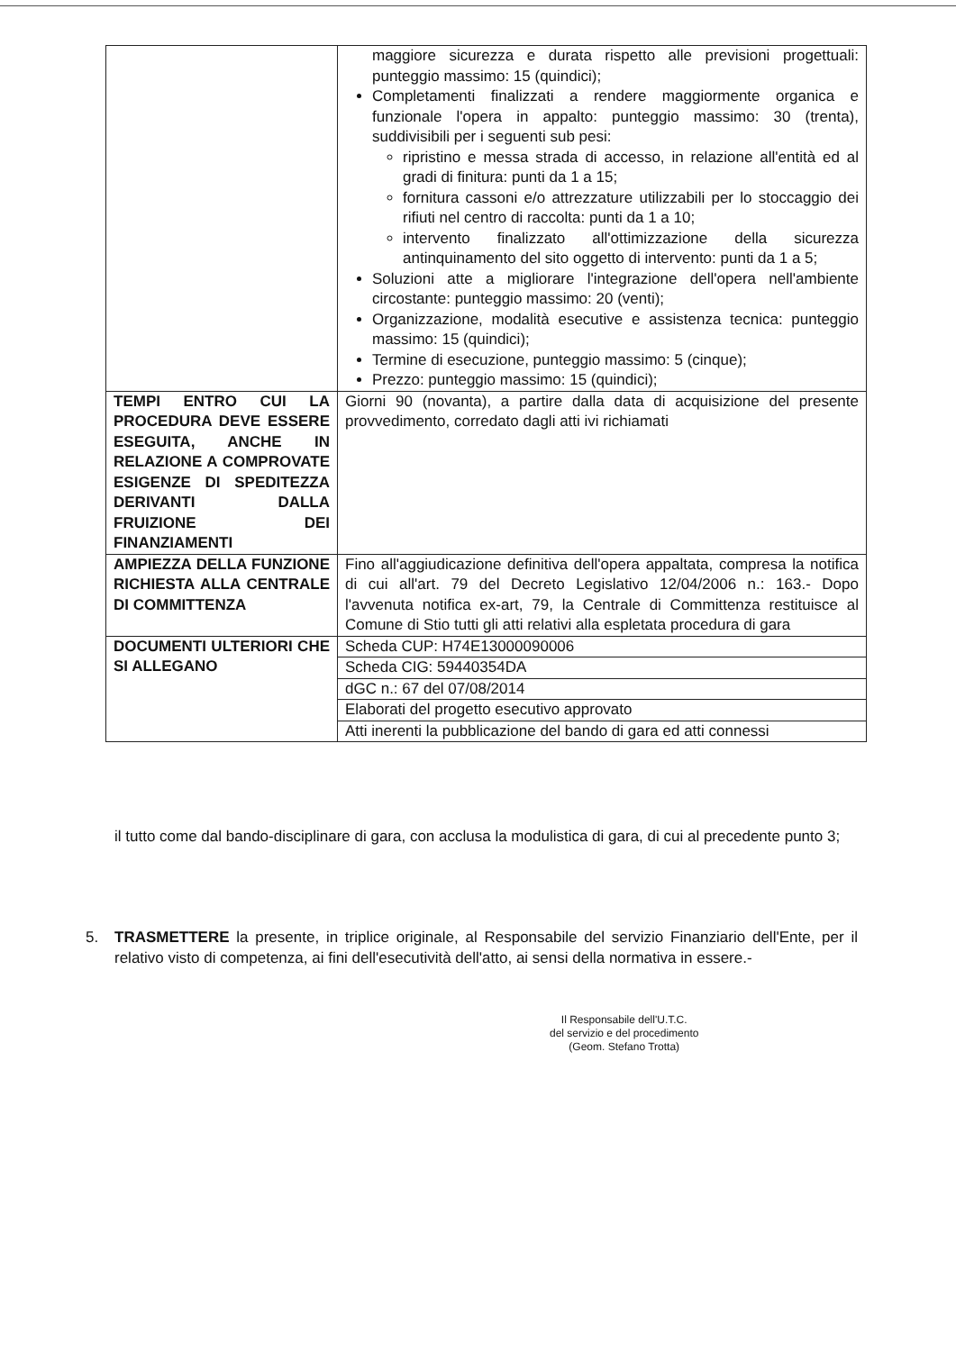| | maggiore sicurezza e durata rispetto alle previsioni progettuali: punteggio massimo: 15 (quindici); Completamenti finalizzati a rendere maggiormente organica e funzionale l'opera in appalto: punteggio massimo: 30 (trenta), suddivisibili per i seguenti sub pesi: ripristino e messa strada di accesso, in relazione all'entità ed al gradi di finitura: punti da 1 a 15; fornitura cassoni e/o attrezzature utilizzabili per lo stoccaggio dei rifiuti nel centro di raccolta: punti da 1 a 10; intervento finalizzato all'ottimizzazione della sicurezza antinquinamento del sito oggetto di intervento: punti da 1 a 5; Soluzioni atte a migliorare l'integrazione dell'opera nell'ambiente circostante: punteggio massimo: 20 (venti); Organizzazione, modalità esecutive e assistenza tecnica: punteggio massimo: 15 (quindici); Termine di esecuzione, punteggio massimo: 5 (cinque); Prezzo: punteggio massimo: 15 (quindici); |
| TEMPI ENTRO CUI LA PROCEDURA DEVE ESSERE ESEGUITA, ANCHE IN RELAZIONE A COMPROVATE ESIGENZE DI SPEDITEZZA DERIVANTI DALLA FRUIZIONE DEI FINANZIAMENTI | Giorni 90 (novanta), a partire dalla data di acquisizione del presente provvedimento, corredato dagli atti ivi richiamati |
| AMPIEZZA DELLA FUNZIONE RICHIESTA ALLA CENTRALE DI COMMITTENZA | Fino all'aggiudicazione definitiva dell'opera appaltata, compresa la notifica di cui all'art. 79 del Decreto Legislativo 12/04/2006 n.: 163.- Dopo l'avvenuta notifica ex-art, 79, la Centrale di Committenza restituisce al Comune di Stio tutti gli atti relativi alla espletata procedura di gara |
| DOCUMENTI ULTERIORI CHE SI ALLEGANO | Scheda CUP: H74E13000090006 |
| | Scheda CIG: 59440354DA |
| | dGC n.: 67 del 07/08/2014 |
| | Elaborati del progetto esecutivo approvato |
| | Atti inerenti la pubblicazione del bando di gara ed atti connessi |
il tutto come dal bando-disciplinare di gara, con acclusa la modulistica di gara, di cui al precedente punto 3;
5. TRASMETTERE la presente, in triplice originale, al Responsabile del servizio Finanziario dell'Ente, per il relativo visto di competenza, ai fini dell'esecutività dell'atto, ai sensi della normativa in essere.-
Il Responsabile dell'U.T.C.
del servizio e del procedimento
(Geom. Stefano Trotta)